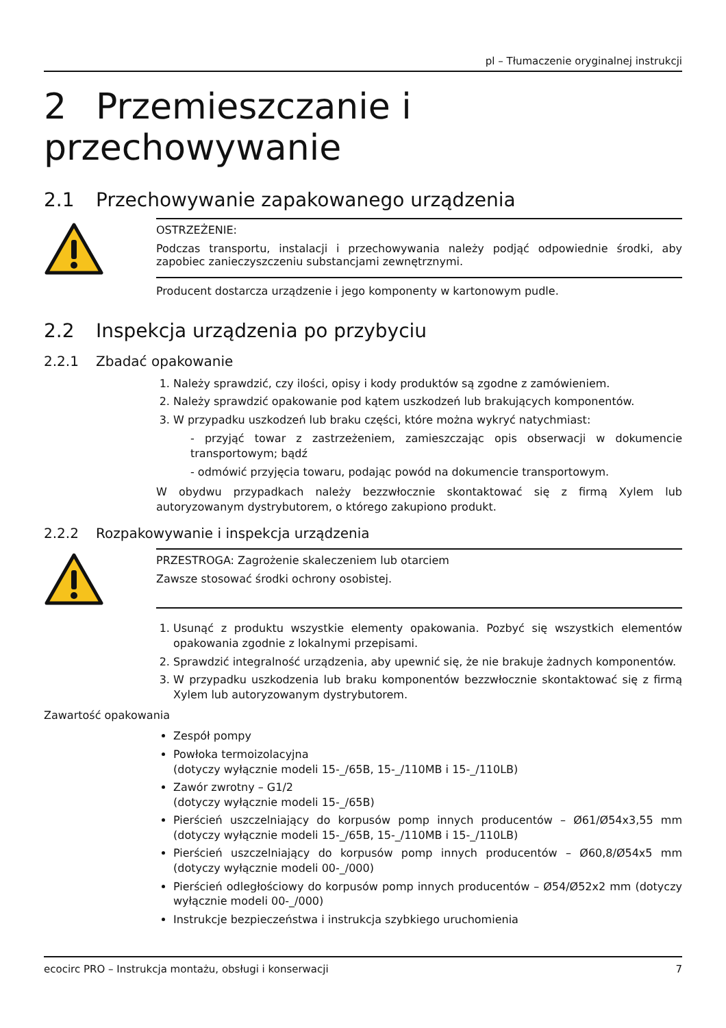pl – Tłumaczenie oryginalnej instrukcji
2 Przemieszczanie i przechowywanie
2.1 Przechowywanie zapakowanego urządzenia
OSTRZEŻENIE:
Podczas transportu, instalacji i przechowywania należy podjąć odpowiednie środki, aby zapobiec zanieczyszczeniu substancjami zewnętrznymi.
Producent dostarcza urządzenie i jego komponenty w kartonowym pudle.
2.2 Inspekcja urządzenia po przybyciu
2.2.1 Zbadać opakowanie
1. Należy sprawdzić, czy ilości, opisy i kody produktów są zgodne z zamówieniem.
2. Należy sprawdzić opakowanie pod kątem uszkodzeń lub brakujących komponentów.
3. W przypadku uszkodzeń lub braku części, które można wykryć natychmiast:
- przyjąć towar z zastrzeżeniem, zamieszczając opis obserwacji w dokumencie transportowym; bądź
- odmówić przyjęcia towaru, podając powód na dokumencie transportowym.
W obydwu przypadkach należy bezzwłocznie skontaktować się z firmą Xylem lub autoryzowanym dystrybutorem, o którego zakupiono produkt.
2.2.2 Rozpakowywanie i inspekcja urządzenia
PRZESTROGA: Zagrożenie skaleczeniem lub otarciem
Zawsze stosować środki ochrony osobistej.
1. Usunąć z produktu wszystkie elementy opakowania. Pozbyć się wszystkich elementów opakowania zgodnie z lokalnymi przepisami.
2. Sprawdzić integralność urządzenia, aby upewnić się, że nie brakuje żadnych komponentów.
3. W przypadku uszkodzenia lub braku komponentów bezzwłocznie skontaktować się z firmą Xylem lub autoryzowanym dystrybutorem.
Zawartość opakowania
Zespół pompy
Powłoka termoizolacyjna
(dotyczy wyłącznie modeli 15-_/65B, 15-_/110MB i 15-_/110LB)
Zawór zwrotny – G1/2
(dotyczy wyłącznie modeli 15-_/65B)
Pierścień uszczelniający do korpusów pomp innych producentów – Ø61/Ø54x3,55 mm (dotyczy wyłącznie modeli 15-_/65B, 15-_/110MB i 15-_/110LB)
Pierścień uszczelniający do korpusów pomp innych producentów – Ø60,8/Ø54x5 mm (dotyczy wyłącznie modeli 00-_/000)
Pierścień odległościowy do korpusów pomp innych producentów – Ø54/Ø52x2 mm (dotyczy wyłącznie modeli 00-_/000)
Instrukcje bezpieczeństwa i instrukcja szybkiego uruchomienia
ecocirc PRO – Instrukcja montażu, obsługi i konserwacji 7